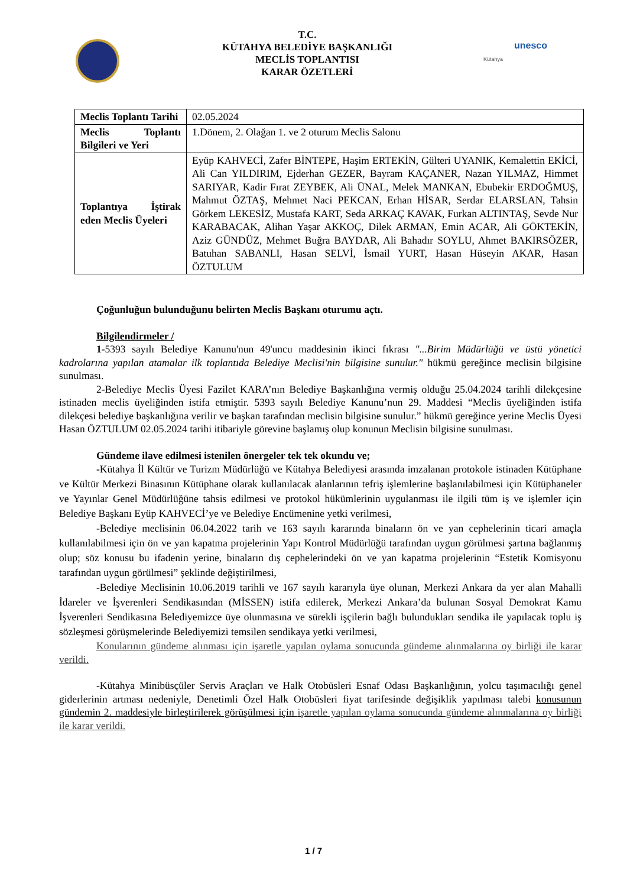T.C.
KÜTAHYA BELEDİYE BAŞKANLIĞI
MECLİS TOPLANTISI
KARAR ÖZETLERİ
unesco
Kütahya
| Meclis Toplantı Tarihi | 02.05.2024 |
| Meclis Toplantı Bilgileri ve Yeri | 1.Dönem, 2. Olağan 1. ve 2 oturum Meclis Salonu |
| Toplantıya İştirak eden Meclis Üyeleri | Eyüp KAHVECİ, Zafer BİNTEPE, Haşim ERTEKİN, Gülteri UYANIK, Kemalettin EKİCİ, Ali Can YILDIRIM, Ejderhan GEZER, Bayram KAÇANER, Nazan YILMAZ, Himmet SARIYAR, Kadir Fırat ZEYBEK, Ali ÜNAL, Melek MANKAN, Ebubekir ERDOĞMUŞ, Mahmut ÖZTAŞ, Mehmet Naci PEKCAN, Erhan HİSAR, Serdar ELARSLAN, Tahsin Görkem LEKESİZ, Mustafa KART, Seda ARKAÇ KAVAK, Furkan ALTINTAŞ, Sevde Nur KARABACAK, Alihan Yaşar AKKOÇ, Dilek ARMAN, Emin ACAR, Ali GÖKTEKİN, Aziz GÜNDÜZ, Mehmet Buğra BAYDAR, Ali Bahadır SOYLU, Ahmet BAKIRSÖZER, Batuhan SABANLI, Hasan SELVİ, İsmail YURT, Hasan Hüseyin AKAR, Hasan ÖZTULUM |
Çoğunluğun bulunduğunu belirten Meclis Başkanı oturumu açtı.
Bilgilendirmeler /
1-5393 sayılı Belediye Kanunu'nun 49'uncu maddesinin ikinci fıkrası "...Birim Müdürlüğü ve üstü yönetici kadrolarına yapılan atamalar ilk toplantıda Belediye Meclisi'nin bilgisine sunulur." hükmü gereğince meclisin bilgisine sunulması.
2-Belediye Meclis Üyesi Fazilet KARA’nın Belediye Başkanlığına vermiş olduğu 25.04.2024 tarihli dilekçesine istinaden meclis üyeliğinden istifa etmiştir. 5393 sayılı Belediye Kanunu’nun 29. Maddesi “Meclis üyeliğinden istifa dilekçesi belediye başkanlığına verilir ve başkan tarafından meclisin bilgisine sunulur.” hükmü gereğince yerine Meclis Üyesi Hasan ÖZTULUM 02.05.2024 tarihi itibariyle görevine başlamış olup konunun Meclisin bilgisine sunulması.
Gündeme ilave edilmesi istenilen önergeler tek tek okundu ve;
-Kütahya İl Kültür ve Turizm Müdürlüğü ve Kütahya Belediyesi arasında imzalanan protokole istinaden Kütüphane ve Kültür Merkezi Binasının Kütüphane olarak kullanılacak alanlarının tefriş işlemlerine başlanılabilmesi için Kütüphaneler ve Yayınlar Genel Müdürlüğüne tahsis edilmesi ve protokol hükümlerinin uygulanması ile ilgili tüm iş ve işlemler için Belediye Başkanı Eyüp KAHVECİ’ye ve Belediye Encümenine yetki verilmesi,
-Belediye meclisinin 06.04.2022 tarih ve 163 sayılı kararında binaların ön ve yan cephelerinin ticari amaçla kullanılabilmesi için ön ve yan kapatma projelerinin Yapı Kontrol Müdürlüğü tarafından uygun görülmesi şartına bağlanmış olup; söz konusu bu ifadenin yerine, binaların dış cephelerindeki ön ve yan kapatma projelerinin “Estetik Komisyonu tarafından uygun görülmesi” şeklinde değiştirilmesi,
-Belediye Meclisinin 10.06.2019 tarihli ve 167 sayılı kararıyla üye olunan, Merkezi Ankara da yer alan Mahalli İdareler ve İşverenleri Sendikasından (MİSSEN) istifa edilerek, Merkezi Ankara’da bulunan Sosyal Demokrat Kamu İşverenleri Sendikasına Belediyemizce üye olunmasına ve sürekli işçilerin bağlı bulundukları sendika ile yapılacak toplu iş sözleşmesi görüşmelerinde Belediyemizi temsilen sendikaya yetki verilmesi,
Konularının gündeme alınması için işaretle yapılan oylama sonucunda gündeme alınmalarına oy birliği ile karar verildi.
-Kütahya Minibüsçüler Servis Araçları ve Halk Otobüsleri Esnaf Odası Başkanlığının, yolcu taşımacılığı genel giderlerinin artması nedeniyle, Denetimli Özel Halk Otobüsleri fiyat tarifesinde değişiklik yapılması talebi konusunun gündemin 2. maddesiyle birleştirilerek görüşülmesi için işaretle yapılan oylama sonucunda gündeme alınmalarına oy birliği ile karar verildi.
1 / 7